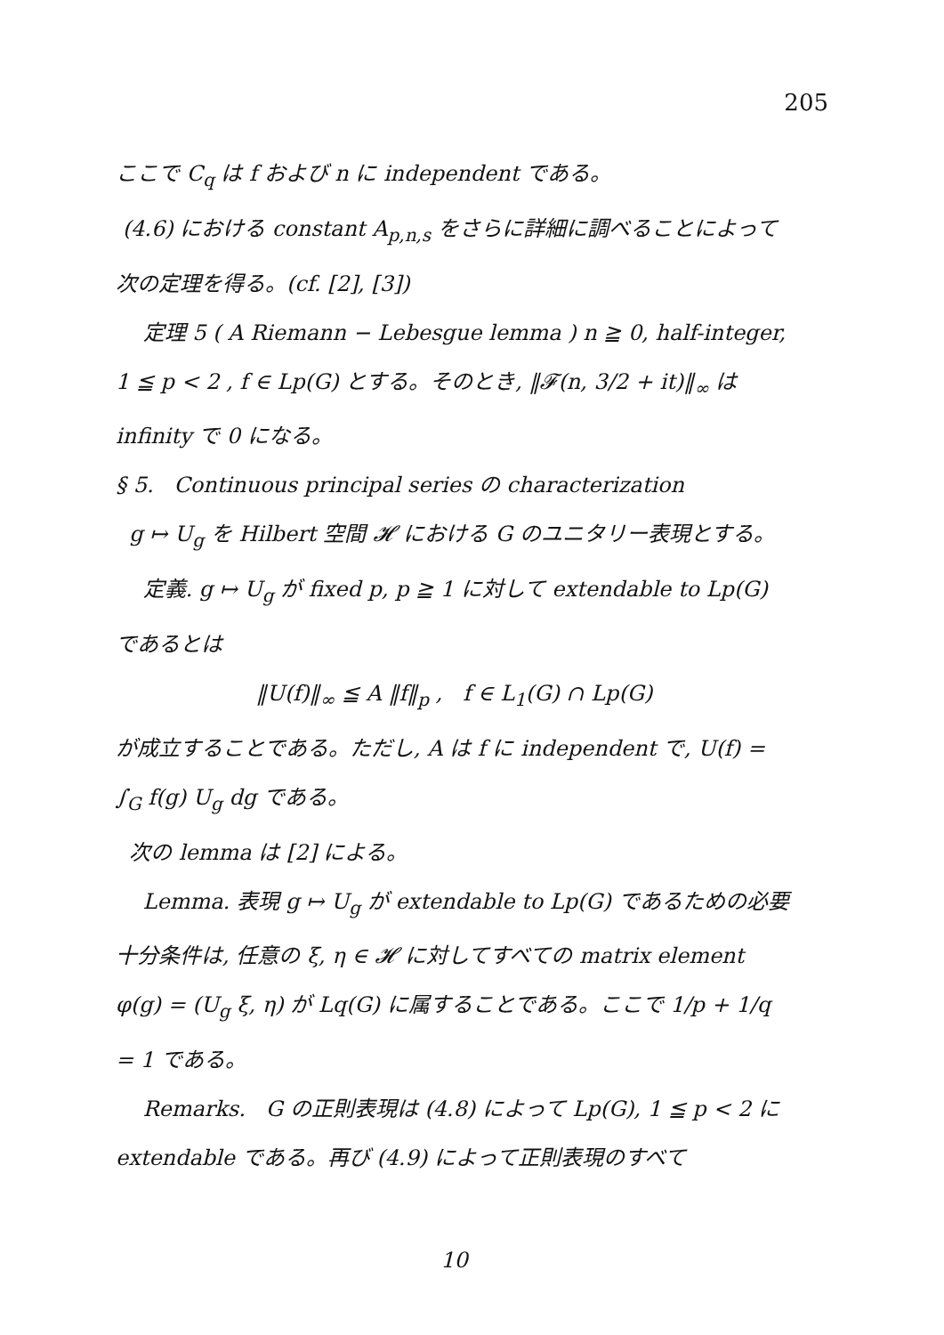205
ここで C<sub>q</sub> は f および n に independent である。
(4.6) における constant A<sub>p,n,s</sub> をさらに詳細に調べることによって次の定理を得る。(cf. [2], [3])
定理 5 ( A Riemann − Lebesgue lemma ) n ≧ 0, half-integer, 1 ≦ p < 2 , f ∈ Lp(G) とする。そのとき, ‖𝓕(n, 3/2 + it)‖<sub>∞</sub> は infinity で 0 になる。
§ 5. Continuous principal series の characterization
g ↦ U<sub>g</sub> を Hilbert 空間 𝓗 における G のユニタリー表現とする。
定義. g ↦ U<sub>g</sub> が fixed p, p ≧ 1 に対して extendable to Lp(G) であるとは
‖U(f)‖<sub>∞</sub> ≦ A ‖f‖<sub>p</sub> , f ∈ L<sub>1</sub>(G) ∩ Lp(G)
が成立することである。ただし, A は f に independent で, U(f) = ∫<sub>G</sub> f(g) U<sub>g</sub> dg である。
次の lemma は [2] による。
Lemma. 表現 g ↦ U<sub>g</sub> が extendable to Lp(G) であるための必要十分条件は, 任意の ξ, η ∈ 𝓗 に対してすべての matrix element φ(g) = (U<sub>g</sub> ξ, η) が Lq(G) に属することである。ここで 1/p + 1/q = 1 である。
Remarks. G の正則表現は (4.8) によって Lp(G), 1 ≦ p < 2 に extendable である。再び (4.9) によって正則表現のすべて
10